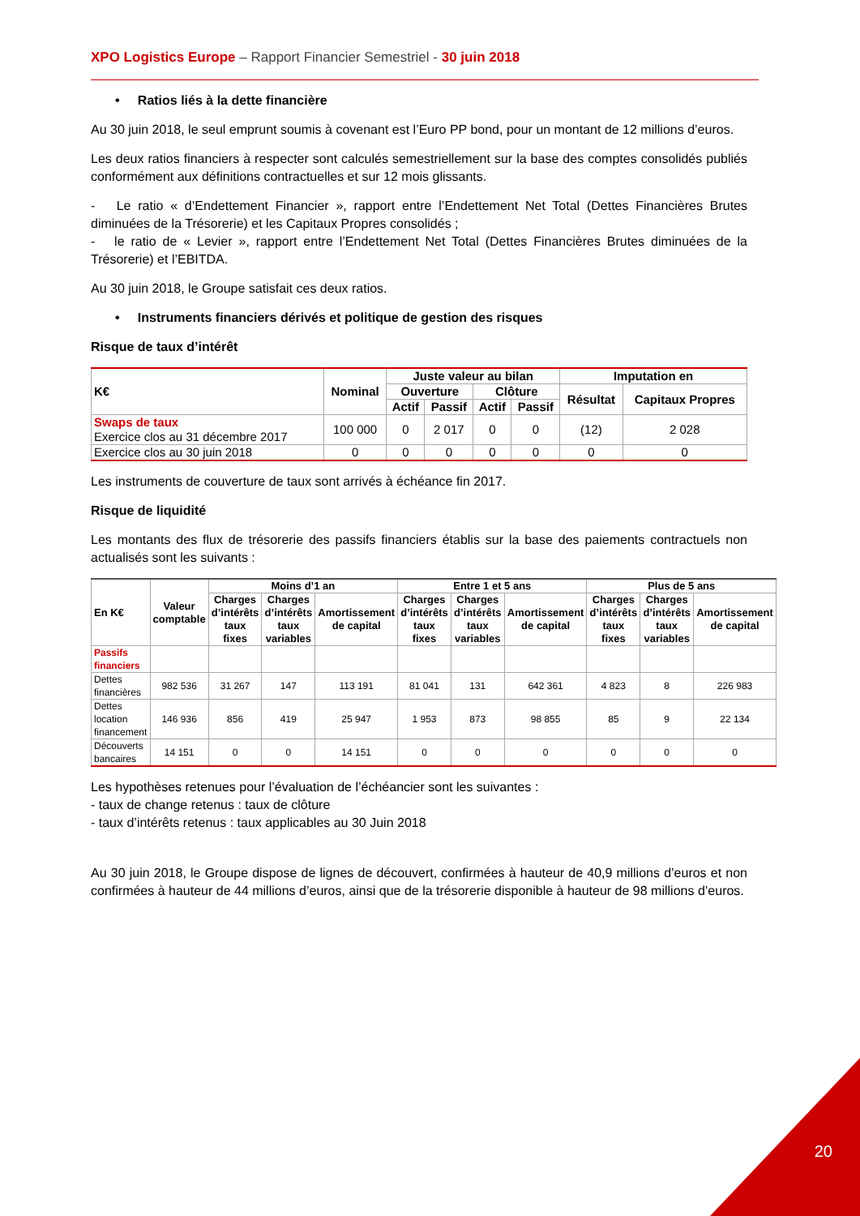XPO Logistics Europe – Rapport Financier Semestriel - 30 juin 2018
• Ratios liés à la dette financière
Au 30 juin 2018, le seul emprunt soumis à covenant est l’Euro PP bond, pour un montant de 12 millions d’euros.
Les deux ratios financiers à respecter sont calculés semestriellement sur la base des comptes consolidés publiés conformément aux définitions contractuelles et sur 12 mois glissants.
- Le ratio « d’Endettement Financier », rapport entre l’Endettement Net Total (Dettes Financières Brutes diminuées de la Trésorerie) et les Capitaux Propres consolidés ;
- le ratio de « Levier », rapport entre l’Endettement Net Total (Dettes Financières Brutes diminuées de la Trésorerie) et l’EBITDA.
Au 30 juin 2018, le Groupe satisfait ces deux ratios.
• Instruments financiers dérivés et politique de gestion des risques
Risque de taux d’intérêt
| K€ | Nominal | Juste valeur au bilan | | | | Imputation en | |
| --- | --- | --- | --- | --- | --- | --- | --- |
| | | Ouverture | | Clôture | | Résultat | Capitaux Propres |
| | | Actif | Passif | Actif | Passif | | |
| Swaps de taux Exercice clos au 31 décembre 2017 | 100 000 | 0 | 2 017 | 0 | 0 | (12) | 2 028 |
| Exercice clos au 30 juin 2018 | 0 | 0 | 0 | 0 | 0 | 0 | 0 |
Les instruments de couverture de taux sont arrivés à échéance fin 2017.
Risque de liquidité
Les montants des flux de trésorerie des passifs financiers établis sur la base des paiements contractuels non actualisés sont les suivants :
| En K€ | Valeur comptable | Moins d’1 an | | | Entre 1 et 5 ans | | | Plus de 5 ans | | |
| --- | --- | --- | --- | --- | --- | --- | --- | --- | --- | --- |
| | | Charges d’intérêts taux fixes | Charges d’intérêts taux variables | Amortissement de capital | Charges d’intérêts taux fixes | Charges d’intérêts taux variables | Amortissement de capital | Charges d’intérêts taux fixes | Charges d’intérêts taux variables | Amortissement de capital |
| Passifs financiers | | | | | | | | | | |
| Dettes financières | 982 536 | 31 267 | 147 | 113 191 | 81 041 | 131 | 642 361 | 4 823 | 8 | 226 983 |
| Dettes location financement | 146 936 | 856 | 419 | 25 947 | 1 953 | 873 | 98 855 | 85 | 9 | 22 134 |
| Découverts bancaires | 14 151 | 0 | 0 | 14 151 | 0 | 0 | 0 | 0 | 0 | 0 |
Les hypothèses retenues pour l’évaluation de l’échéancier sont les suivantes :
- taux de change retenus : taux de clôture
- taux d’intérêts retenus : taux applicables au 30 Juin 2018
Au 30 juin 2018, le Groupe dispose de lignes de découvert, confirmées à hauteur de 40,9 millions d’euros et non confirmées à hauteur de 44 millions d’euros, ainsi que de la trésorerie disponible à hauteur de 98 millions d’euros.
20